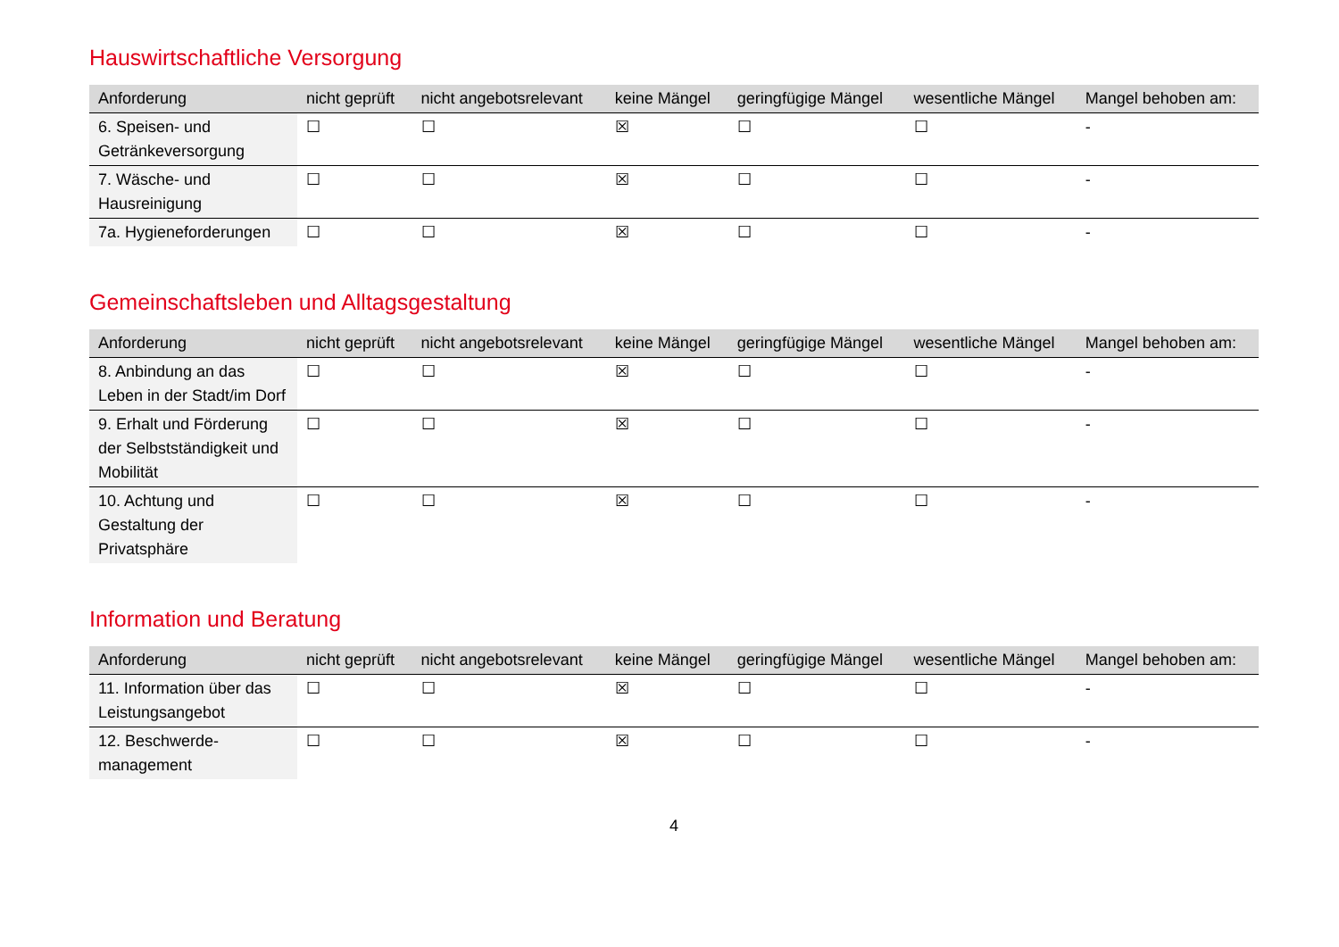Hauswirtschaftliche Versorgung
| Anforderung | nicht geprüft | nicht angebotsrelevant | keine Mängel | geringfügige Mängel | wesentliche Mängel | Mangel behoben am: |
| --- | --- | --- | --- | --- | --- | --- |
| 6. Speisen- und Getränkeversorgung | ☐ | ☐ | ☒ | ☐ | ☐ | - |
| 7. Wäsche- und Hausreinigung | ☐ | ☐ | ☒ | ☐ | ☐ | - |
| 7a. Hygieneforderungen | ☐ | ☐ | ☒ | ☐ | ☐ | - |
Gemeinschaftsleben und Alltagsgestaltung
| Anforderung | nicht geprüft | nicht angebotsrelevant | keine Mängel | geringfügige Mängel | wesentliche Mängel | Mangel behoben am: |
| --- | --- | --- | --- | --- | --- | --- |
| 8. Anbindung an das Leben in der Stadt/im Dorf | ☐ | ☐ | ☒ | ☐ | ☐ | - |
| 9. Erhalt und Förderung der Selbstständigkeit und Mobilität | ☐ | ☐ | ☒ | ☐ | ☐ | - |
| 10. Achtung und Gestaltung der Privatsphäre | ☐ | ☐ | ☒ | ☐ | ☐ | - |
Information und Beratung
| Anforderung | nicht geprüft | nicht angebotsrelevant | keine Mängel | geringfügige Mängel | wesentliche Mängel | Mangel behoben am: |
| --- | --- | --- | --- | --- | --- | --- |
| 11. Information über das Leistungsangebot | ☐ | ☐ | ☒ | ☐ | ☐ | - |
| 12. Beschwerde-management | ☐ | ☐ | ☒ | ☐ | ☐ | - |
4